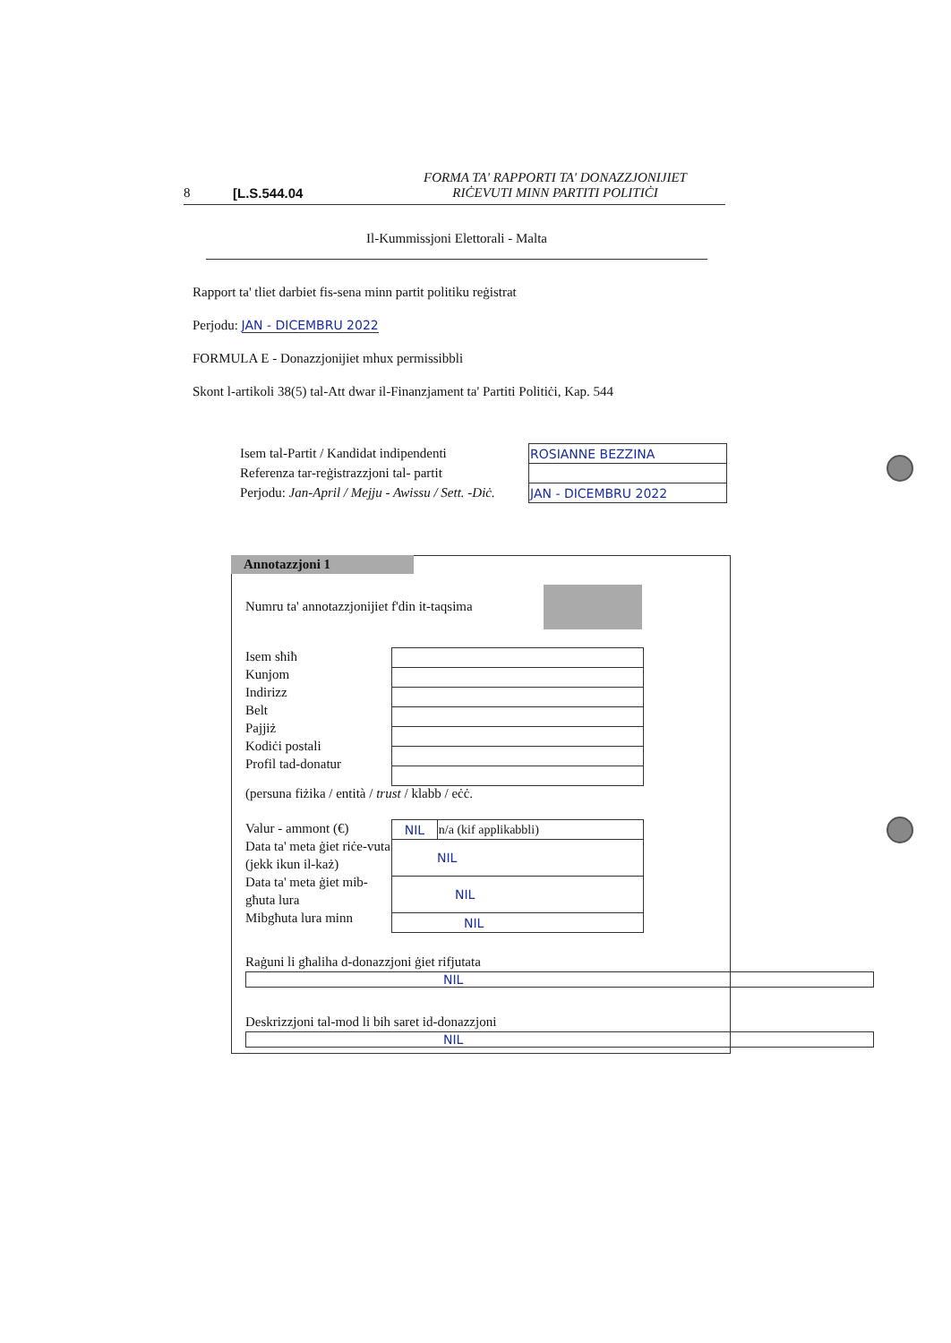8 [L.S.544.04 FORMA TA' RAPPORTI TA' DONAZZJONIJIET
RIĊEVUTI MINN PARTITI POLITIĊI
Il-Kummissjoni Elettorali - Malta
Rapport ta' tliet darbiet fis-sena minn partit politiku reġistrat
Perjodu: JAN - DICEMBRU 2022
FORMULA E - Donazzjonijiet mhux permissibbli
Skont l-artikoli 38(5) tal-Att dwar il-Finanzjament ta' Partiti Politiċi, Kap. 544
Isem tal-Partit / Kandidat indipendenti
Referenza tar-reġistrazzjoni tal- partit
Perjodu: Jan-April / Mejju - Awissu / Sett. -Diċ.
| ROSIANNE BEZZINA |
| JAN - DICEMBRU 2022 |
Numru ta' annotazzjonijiet f'din it-taqsima
Isem sħiħ
Kunjom
Indirizz
Belt
Pajjiż
Kodiċi postali
Profil tad-donatur
(persuna fiżika / entità / trust / klabb / eċċ.
Valur - ammont (€)
Data ta' meta ġiet riċe-vuta (jekk ikun il-każ)
Data ta' meta ġiet mib-għuta lura
Mibgħuta lura minn
| NIL | n/a (kif applikabbli) |
| NIL | |
| NIL | |
| NIL | |
Raġuni li għaliha d-donazzjoni ġiet rifjutata
NIL
Deskrizzjoni tal-mod li bih saret id-donazzjoni
NIL
Annotazzjoni 1